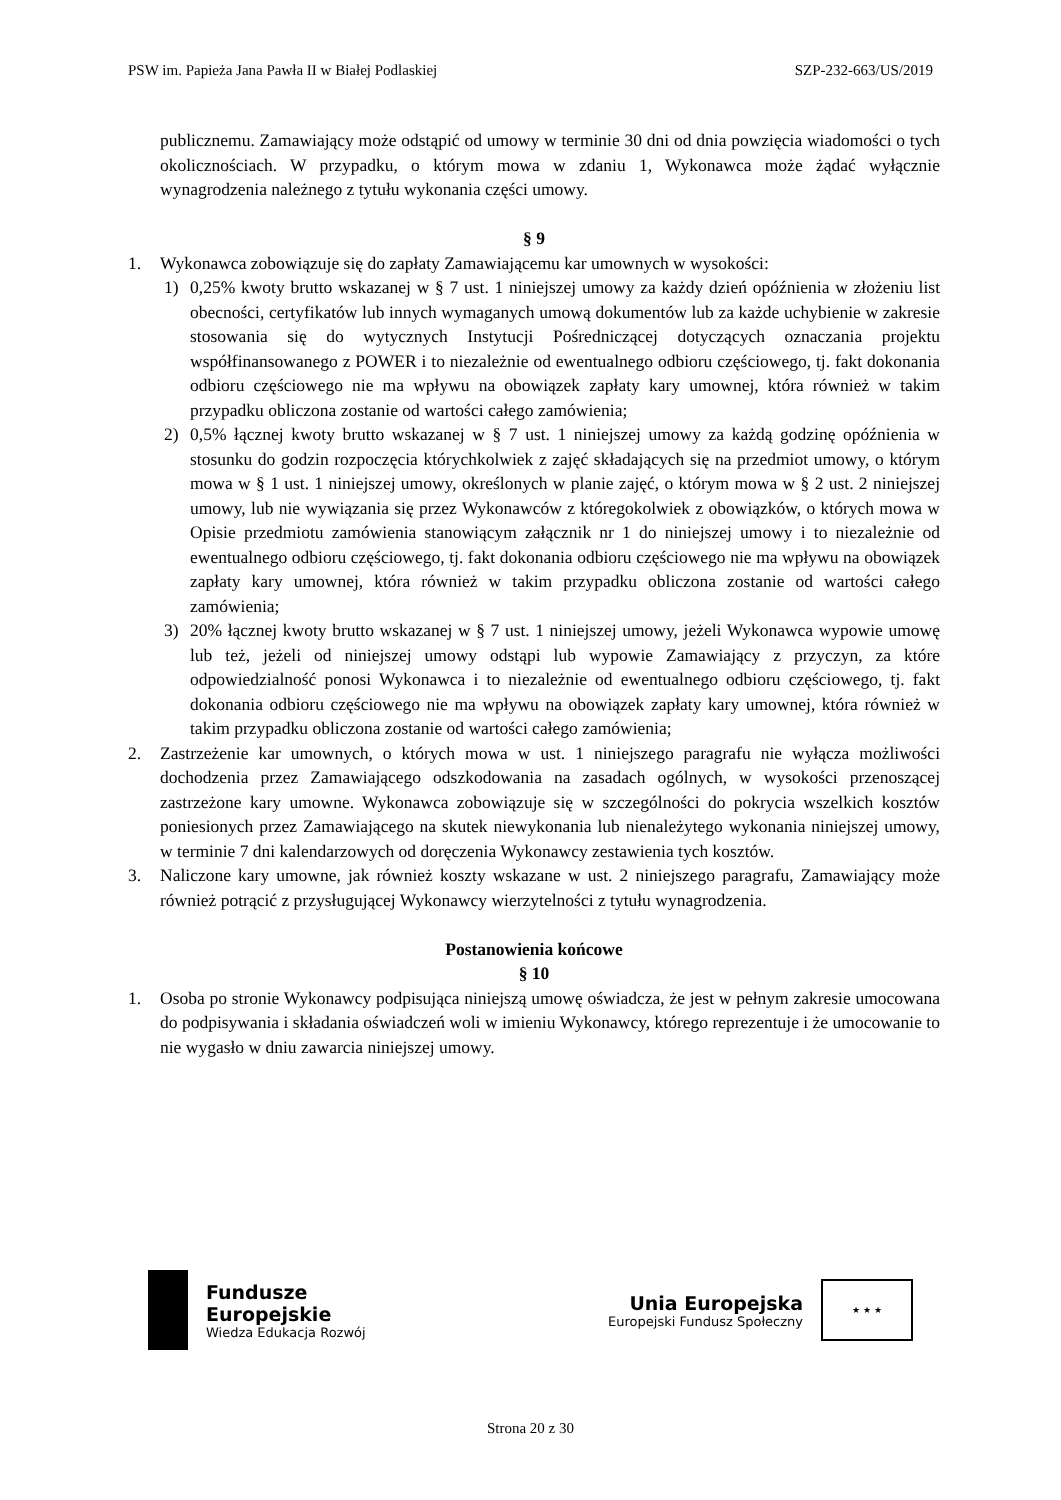PSW im. Papieża Jana Pawła II w Białej Podlaskiej SZP-232-663/US/2019
publicznemu. Zamawiający może odstąpić od umowy w terminie 30 dni od dnia powzięcia wiadomości o tych okolicznościach. W przypadku, o którym mowa w zdaniu 1, Wykonawca może żądać wyłącznie wynagrodzenia należnego z tytułu wykonania części umowy.
§ 9
1. Wykonawca zobowiązuje się do zapłaty Zamawiającemu kar umownych w wysokości:
1) 0,25% kwoty brutto wskazanej w § 7 ust. 1 niniejszej umowy za każdy dzień opóźnienia w złożeniu list obecności, certyfikatów lub innych wymaganych umową dokumentów lub za każde uchybienie w zakresie stosowania się do wytycznych Instytucji Pośredniczącej dotyczących oznaczania projektu współfinansowanego z POWER i to niezależnie od ewentualnego odbioru częściowego, tj. fakt dokonania odbioru częściowego nie ma wpływu na obowiązek zapłaty kary umownej, która również w takim przypadku obliczona zostanie od wartości całego zamówienia;
2) 0,5% łącznej kwoty brutto wskazanej w § 7 ust. 1 niniejszej umowy za każdą godzinę opóźnienia w stosunku do godzin rozpoczęcia którychkolwiek z zajęć składających się na przedmiot umowy, o którym mowa w § 1 ust. 1 niniejszej umowy, określonych w planie zajęć, o którym mowa w § 2 ust. 2 niniejszej umowy, lub nie wywiązania się przez Wykonawców z któregokolwiek z obowiązków, o których mowa w Opisie przedmiotu zamówienia stanowiącym załącznik nr 1 do niniejszej umowy i to niezależnie od ewentualnego odbioru częściowego, tj. fakt dokonania odbioru częściowego nie ma wpływu na obowiązek zapłaty kary umownej, która również w takim przypadku obliczona zostanie od wartości całego zamówienia;
3) 20% łącznej kwoty brutto wskazanej w § 7 ust. 1 niniejszej umowy, jeżeli Wykonawca wypowie umowę lub też, jeżeli od niniejszej umowy odstąpi lub wypowie Zamawiający z przyczyn, za które odpowiedzialność ponosi Wykonawca i to niezależnie od ewentualnego odbioru częściowego, tj. fakt dokonania odbioru częściowego nie ma wpływu na obowiązek zapłaty kary umownej, która również w takim przypadku obliczona zostanie od wartości całego zamówienia;
2. Zastrzeżenie kar umownych, o których mowa w ust. 1 niniejszego paragrafu nie wyłącza możliwości dochodzenia przez Zamawiającego odszkodowania na zasadach ogólnych, w wysokości przenoszącej zastrzeżone kary umowne. Wykonawca zobowiązuje się w szczególności do pokrycia wszelkich kosztów poniesionych przez Zamawiającego na skutek niewykonania lub nienależytego wykonania niniejszej umowy, w terminie 7 dni kalendarzowych od doręczenia Wykonawcy zestawienia tych kosztów.
3. Naliczone kary umowne, jak również koszty wskazane w ust. 2 niniejszego paragrafu, Zamawiający może również potrącić z przysługującej Wykonawcy wierzytelności z tytułu wynagrodzenia.
Postanowienia końcowe
§ 10
1. Osoba po stronie Wykonawcy podpisująca niniejszą umowę oświadcza, że jest w pełnym zakresie umocowana do podpisywania i składania oświadczeń woli w imieniu Wykonawcy, którego reprezentuje i że umocowanie to nie wygasło w dniu zawarcia niniejszej umowy.
Fundusze
Europejskie
Wiedza Edukacja Rozwój
Unia Europejska
Europejski Fundusz Społeczny
★ ★ ★
Strona 20 z 30